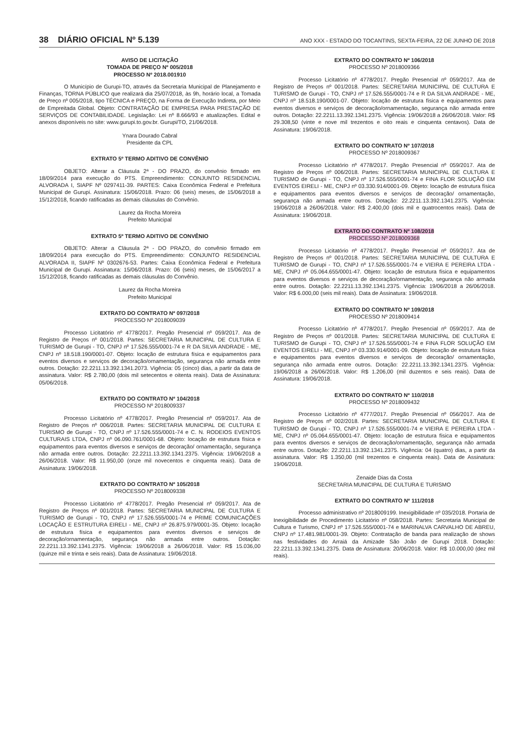38 DIÁRIO OFICIAL Nº 5.139 ANO XXX - ESTADO DO TOCANTINS, SEXTA-FEIRA, 22 DE JUNHO DE 2018
AVISO DE LICITAÇÃO
TOMADA DE PREÇO Nº 005/2018
PROCESSO Nº 2018.001910
O Município de Gurupi-TO, através da Secretaria Municipal de Planejamento e Finanças, TORNA PÚBLICO que realizará dia 25/07/2018, às 9h, horário local, a Tomada de Preço nº 005/2018, tipo TÉCNICA e PREÇO, na Forma de Execução Indireta, por Meio de Empreitada Global. Objeto: CONTRATAÇÃO DE EMPRESA PARA PRESTAÇÃO DE SERVIÇOS DE CONTABILIDADE. Legislação: Lei nº 8.666/93 e atualizações. Edital e anexos disponíveis no site: www.gurupi.to.gov.br. Gurupi/TO, 21/06/2018.
Ynara Dourado Cabral
Presidente da CPL
EXTRATO 5º TERMO ADITIVO DE CONVÊNIO
OBJETO: Alterar a Cláusula 2ª - DO PRAZO, do convênio firmado em 18/09/2014 para execução do PTS. Empreendimento: CONJUNTO RESIDENCIAL ALVORADA I, SIAPF Nº 0297411-39. PARTES: Caixa Econômica Federal e Prefeitura Municipal de Gurupi. Assinatura: 15/06/2018. Prazo: 06 (seis) meses, de 15/06/2018 a 15/12/2018, ficando ratificadas as demais cláusulas do Convênio.
Laurez da Rocha Moreira
Prefeito Municipal
EXTRATO 5º TERMO ADITIVO DE CONVÊNIO
OBJETO: Alterar a Cláusula 2ª - DO PRAZO, do convênio firmado em 18/09/2014 para execução do PTS. Empreendimento: CONJUNTO RESIDENCIAL ALVORADA II, SIAPF Nº 0302676-53. Partes: Caixa Econômica Federal e Prefeitura Municipal de Gurupi. Assinatura: 15/06/2018. Prazo: 06 (seis) meses, de 15/06/2017 a 15/12/2018, ficando ratificadas as demais cláusulas do Convênio.
Laurez da Rocha Moreira
Prefeito Municipal
EXTRATO DO CONTRATO Nº 097/2018
PROCESSO Nº 2018009039
Processo Licitatório nº 4778/2017. Pregão Presencial nº 059/2017. Ata de Registro de Preços nº 001/2018. Partes: SECRETARIA MUNICIPAL DE CULTURA E TURISMO de Gurupi - TO, CNPJ nº 17.526.555/0001-74 e R DA SILVA ANDRADE - ME, CNPJ nº 18.518.190/0001-07. Objeto: locação de estrutura física e equipamentos para eventos diversos e serviços de decoração/ornamentação, segurança não armada entre outros. Dotação: 22.2211.13.392.1341.2073. Vigência: 05 (cinco) dias, a partir da data de assinatura. Valor: R$ 2.780,00 (dois mil setecentos e oitenta reais). Data de Assinatura: 05/06/2018.
EXTRATO DO CONTRATO Nº 104/2018
PROCESSO Nº 2018009337
Processo Licitatório nº 4778/2017. Pregão Presencial nº 059/2017. Ata de Registro de Preços nº 006/2018. Partes: SECRETARIA MUNICIPAL DE CULTURA E TURISMO de Gurupi - TO, CNPJ nº 17.526.555/0001-74 e C. N. RODEIOS EVENTOS CULTURAIS LTDA, CNPJ nº 06.090.761/0001-68. Objeto: locação de estrutura física e equipamentos para eventos diversos e serviços de decoração/ ornamentação, segurança não armada entre outros. Dotação: 22.2211.13.392.1341.2375. Vigência: 19/06/2018 a 26/06/2018. Valor: R$ 11.950,00 (onze mil novecentos e cinquenta reais). Data de Assinatura: 19/06/2018.
EXTRATO DO CONTRATO Nº 105/2018
PROCESSO Nº 2018009338
Processo Licitatório nº 4778/2017. Pregão Presencial nº 059/2017. Ata de Registro de Preços nº 001/2018. Partes: SECRETARIA MUNICIPAL DE CULTURA E TURISMO de Gurupi - TO, CNPJ nº 17.526.555/0001-74 e PRIME COMUNICAÇÕES LOCAÇÃO E ESTRUTURA EIRELI - ME, CNPJ nº 26.875.979/0001-35. Objeto: locação de estrutura física e equipamentos para eventos diversos e serviços de decoração/ornamentação, segurança não armada entre outros. Dotação: 22.2211.13.392.1341.2375. Vigência: 19/06/2018 a 26/06/2018. Valor: R$ 15.036,00 (quinze mil e trinta e seis reais). Data de Assinatura: 19/06/2018.
EXTRATO DO CONTRATO Nº 106/2018
PROCESSO Nº 2018009366
Processo Licitatório nº 4778/2017. Pregão Presencial nº 059/2017. Ata de Registro de Preços nº 001/2018. Partes: SECRETARIA MUNICIPAL DE CULTURA E TURISMO de Gurupi - TO, CNPJ nº 17.526.555/0001-74 e R DA SILVA ANDRADE - ME, CNPJ nº 18.518.190/0001-07. Objeto: locação de estrutura física e equipamentos para eventos diversos e serviços de decoração/ornamentação, segurança não armada entre outros. Dotação: 22.2211.13.392.1341.2375. Vigência: 19/06/2018 a 26/06/2018. Valor: R$ 29.308,50 (vinte e nove mil trezentos e oito reais e cinquenta centavos). Data de Assinatura: 19/06/2018.
EXTRATO DO CONTRATO Nº 107/2018
PROCESSO Nº 2018009367
Processo Licitatório nº 4778/2017. Pregão Presencial nº 059/2017. Ata de Registro de Preços nº 006/2018. Partes: SECRETARIA MUNICIPAL DE CULTURA E TURISMO de Gurupi - TO, CNPJ nº 17.526.555/0001-74 e FINA FLOR SOLUÇÃO EM EVENTOS EIRELI - ME, CNPJ nº 03.330.914/0001-09. Objeto: locação de estrutura física e equipamentos para eventos diversos e serviços de decoração/ ornamentação, segurança não armada entre outros. Dotação: 22.2211.13.392.1341.2375. Vigência: 19/06/2018 a 26/06/2018. Valor: R$ 2.400,00 (dois mil e quatrocentos reais). Data de Assinatura: 19/06/2018.
EXTRATO DO CONTRATO Nº 108/2018
PROCESSO Nº 2018009368
Processo Licitatório nº 4778/2017. Pregão Presencial nº 059/2017. Ata de Registro de Preços nº 001/2018. Partes: SECRETARIA MUNICIPAL DE CULTURA E TURISMO de Gurupi - TO, CNPJ nº 17.526.555/0001-74 e VIEIRA E PEREIRA LTDA - ME, CNPJ nº 05.064.655/0001-47. Objeto: locação de estrutura física e equipamentos para eventos diversos e serviços de decoração/ornamentação, segurança não armada entre outros. Dotação: 22.2211.13.392.1341.2375. Vigência: 19/06/2018 a 26/06/2018. Valor: R$ 6.000,00 (seis mil reais). Data de Assinatura: 19/06/2018.
EXTRATO DO CONTRATO Nº 109/2018
PROCESSO Nº 2018009414
Processo Licitatório nº 4778/2017. Pregão Presencial nº 059/2017. Ata de Registro de Preços nº 001/2018. Partes: SECRETARIA MUNICIPAL DE CULTURA E TURISMO de Gurupi - TO, CNPJ nº 17.526.555/0001-74 e FINA FLOR SOLUÇÃO EM EVENTOS EIRELI - ME, CNPJ nº 03.330.914/0001-09. Objeto: locação de estrutura física e equipamentos para eventos diversos e serviços de decoração/ ornamentação, segurança não armada entre outros. Dotação: 22.2211.13.392.1341.2375. Vigência: 19/06/2018 a 26/06/2018. Valor: R$ 1.206,00 (mil duzentos e seis reais). Data de Assinatura: 19/06/2018.
EXTRATO DO CONTRATO Nº 110/2018
PROCESSO Nº 2018009432
Processo Licitatório nº 4777/2017. Pregão Presencial nº 056/2017. Ata de Registro de Preços nº 002/2018. Partes: SECRETARIA MUNICIPAL DE CULTURA E TURISMO de Gurupi - TO, CNPJ nº 17.526.555/0001-74 e VIEIRA E PEREIRA LTDA - ME, CNPJ nº 05.064.655/0001-47. Objeto: locação de estrutura física e equipamentos para eventos diversos e serviços de decoração/ornamentação, segurança não armada entre outros. Dotação: 22.2211.13.392.1341.2375. Vigência: 04 (quatro) dias, a partir da assinatura. Valor: R$ 1.350,00 (mil trezentos e cinquenta reais). Data de Assinatura: 19/06/2018.
Zenaide Dias da Costa
SECRETARIA MUNICIPAL DE CULTURA E TURISMO
EXTRATO DO CONTRATO Nº 111/2018
Processo administrativo nº 2018009199. Inexigibilidade nº 035/2018. Portaria de Inexigibilidade de Procedimento Licitatório nº 058/2018. Partes: Secretaria Municipal de Cultura e Turismo, CNPJ nº 17.526.555/0001-74 e MARINALVA CARVALHO DE ABREU, CNPJ nº 17.481.981/0001-39. Objeto: Contratação de banda para realização de shows nas festividades do Arraiá da Amizade São João de Gurupi 2018. Dotação: 22.2211.13.392.1341.2375. Data de Assinatura: 20/06/2018. Valor: R$ 10.000,00 (dez mil reais).